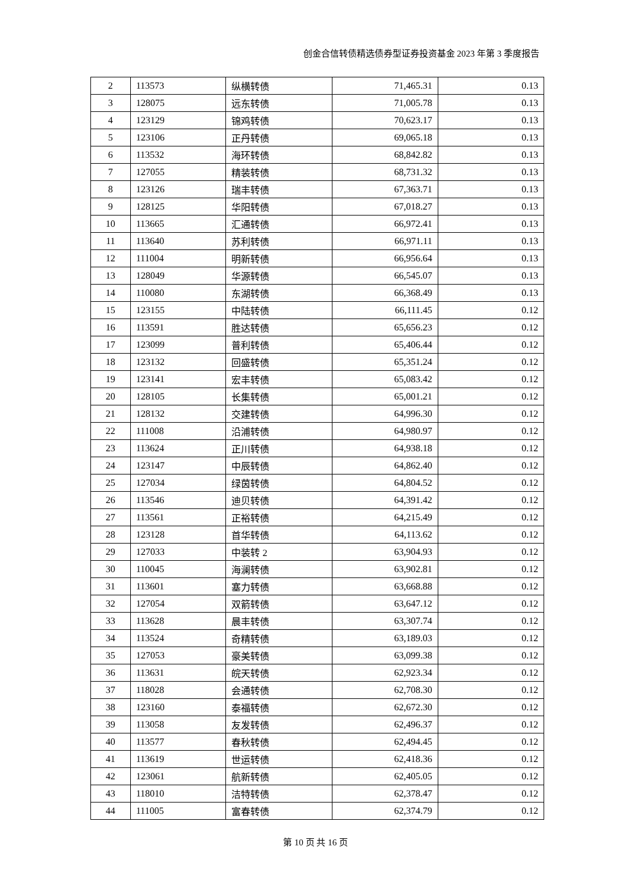创金合信转债精选债券型证券投资基金 2023 年第 3 季度报告
| 2 | 113573 | 纵横转债 | 71,465.31 | 0.13 |
| 3 | 128075 | 远东转债 | 71,005.78 | 0.13 |
| 4 | 123129 | 锦鸡转债 | 70,623.17 | 0.13 |
| 5 | 123106 | 正丹转债 | 69,065.18 | 0.13 |
| 6 | 113532 | 海环转债 | 68,842.82 | 0.13 |
| 7 | 127055 | 精装转债 | 68,731.32 | 0.13 |
| 8 | 123126 | 瑞丰转债 | 67,363.71 | 0.13 |
| 9 | 128125 | 华阳转债 | 67,018.27 | 0.13 |
| 10 | 113665 | 汇通转债 | 66,972.41 | 0.13 |
| 11 | 113640 | 苏利转债 | 66,971.11 | 0.13 |
| 12 | 111004 | 明新转债 | 66,956.64 | 0.13 |
| 13 | 128049 | 华源转债 | 66,545.07 | 0.13 |
| 14 | 110080 | 东湖转债 | 66,368.49 | 0.13 |
| 15 | 123155 | 中陆转债 | 66,111.45 | 0.12 |
| 16 | 113591 | 胜达转债 | 65,656.23 | 0.12 |
| 17 | 123099 | 普利转债 | 65,406.44 | 0.12 |
| 18 | 123132 | 回盛转债 | 65,351.24 | 0.12 |
| 19 | 123141 | 宏丰转债 | 65,083.42 | 0.12 |
| 20 | 128105 | 长集转债 | 65,001.21 | 0.12 |
| 21 | 128132 | 交建转债 | 64,996.30 | 0.12 |
| 22 | 111008 | 沿浦转债 | 64,980.97 | 0.12 |
| 23 | 113624 | 正川转债 | 64,938.18 | 0.12 |
| 24 | 123147 | 中辰转债 | 64,862.40 | 0.12 |
| 25 | 127034 | 绿茵转债 | 64,804.52 | 0.12 |
| 26 | 113546 | 迪贝转债 | 64,391.42 | 0.12 |
| 27 | 113561 | 正裕转债 | 64,215.49 | 0.12 |
| 28 | 123128 | 首华转债 | 64,113.62 | 0.12 |
| 29 | 127033 | 中装转 2 | 63,904.93 | 0.12 |
| 30 | 110045 | 海澜转债 | 63,902.81 | 0.12 |
| 31 | 113601 | 塞力转债 | 63,668.88 | 0.12 |
| 32 | 127054 | 双箭转债 | 63,647.12 | 0.12 |
| 33 | 113628 | 晨丰转债 | 63,307.74 | 0.12 |
| 34 | 113524 | 奇精转债 | 63,189.03 | 0.12 |
| 35 | 127053 | 豪美转债 | 63,099.38 | 0.12 |
| 36 | 113631 | 皖天转债 | 62,923.34 | 0.12 |
| 37 | 118028 | 会通转债 | 62,708.30 | 0.12 |
| 38 | 123160 | 泰福转债 | 62,672.30 | 0.12 |
| 39 | 113058 | 友发转债 | 62,496.37 | 0.12 |
| 40 | 113577 | 春秋转债 | 62,494.45 | 0.12 |
| 41 | 113619 | 世运转债 | 62,418.36 | 0.12 |
| 42 | 123061 | 航新转债 | 62,405.05 | 0.12 |
| 43 | 118010 | 洁特转债 | 62,378.47 | 0.12 |
| 44 | 111005 | 富春转债 | 62,374.79 | 0.12 |
第 10 页 共 16 页